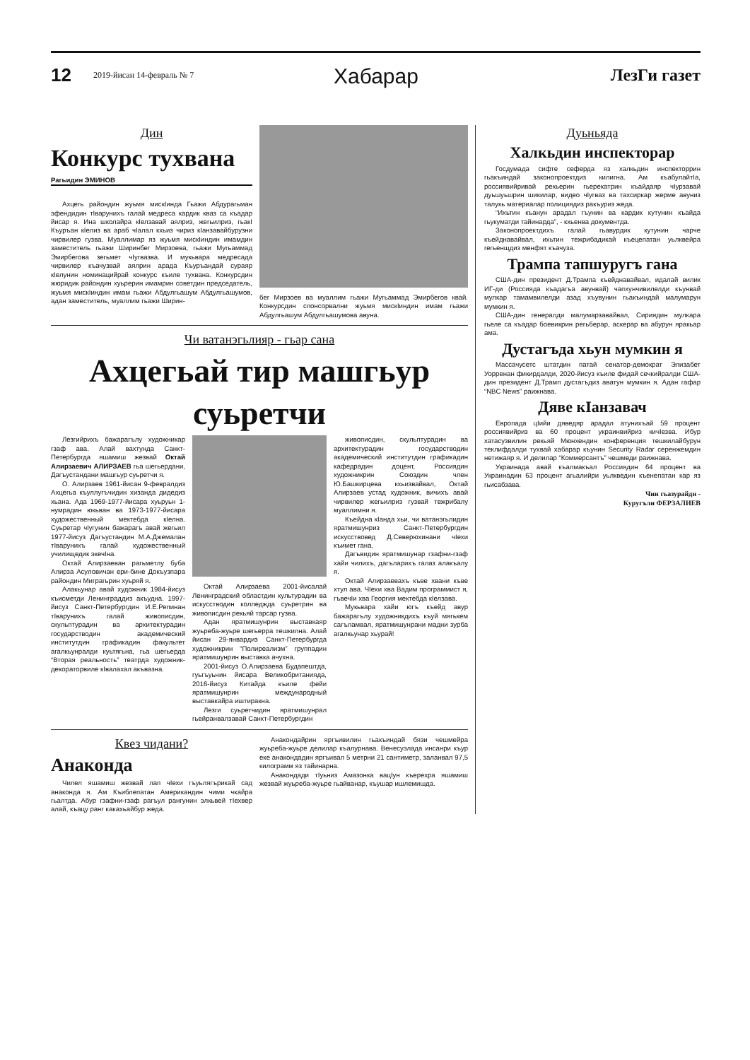12
2019-йисан 14-февраль № 7
Хабарар
ЛезГи газет
Дин
Конкурс тухвана
Рагьидин ЭМИНОВ
Ахцегь райондин жуьмя мискIинда Гьажи Абдурагьман эфендидин тIварунихъ галай медреса кардик кваз са къадар йисар я. Ина школайра кIелзавай аялриз, жегьилриз, гьакI Къуръан кIелиз ва араб чIалал кхьиз чириз кIанзавайбурузни чирвилер гузва. Муаллимар яз жуьмя мискIиндин имамдин заместитель гьажи Ширинбег Мирзоева, гьажи Мугьаммад Эмирбегова зегьмет чIугвазва. И мукьвара медресада чирвилер къачузвай аялрин арада Къуръандай сураяр кIелунин номинацийрай конкурс къиле тухвана. Конкурсдин жюридик райондин хуьрерин имамрин советдин председатель, жуьмя мискIиндин имам гьажи Абдулгьашум Абдулгьашумов, адан заместитель, муаллим гьажи Ширин-
бег Мирзоев ва муаллим гьажи Мугьаммад Эмирбегов квай. Конкурсдин спонсорвални жуьмя мискIиндин имам гьажи Абдулгьашум Абдулгьашумова авуна.
Чи ватанэгьлияр - гьар сана
Ахцегьай тир машгьур суьретчи
Лезгийрихъ бажарагълу художникар гзаф ава. Алай вахтунда Санкт-Петербургда яшамиш жезвай Октай Алирзаевич АЛИРЗАЕВ гьа шегьердани, Дагъустандани машгьур суьретчи я.
О. Алирзаев 1961-йисан 9-февралдиз Ахцегьа къуллугъчидин хизанда дидедиз хьана. Ада 1969-1977-йисара хуьруьн 1-нумрадин юкьван ва 1973-1977-йисара художественный мектебда кIелна. Суьретар чIугунин бажарагъ авай жегьил 1977-йисуз Дагъустандин М.А.Джемалан тIварунихъ галай художественный училищедик экечIна.
Октай Алирзаеван рагьметлу буба Алирза Асуловичан ери-бине Докъузпара райондин Миграгьрин хуьряй я.
Алакьунар авай художник 1984-йисуз къисметди Ленинграддиз акъудна. 1997-йисуз Санкт-Петербургдин И.Е.Репинан тIварунихъ галай живописдин, скульптурадин ва архитектурадин государстводин академический институтдин графикадин факультет агалкьунралди куьтягьна, гьа шегьерда “Вторая реальность” театрда художник-декораторвиле кIвалахал акъвазна.
Октай Алирзаева 2001-йисалай Ленинградский областдин культурадин ва искусстводин колледжда суьретрин ва живописдин рекьяй тарсар гузва.
Адан яратмишунрин выставкаяр жуьреба-жуьре шегьерра тешкилна. Алай йисан 29-январдиз Санкт-Петербургда художникрин “Полиреализм” группадин яратмишунрин выставка ачухна.
2001-йисуз О.Алирзаева Будапештда, гуьгъуьнин йисара Великобританияда, 2016-йисуз Китайда къиле фейи яратмишунрин международный выставкайра иштиракна.
Лезги суьретчидин яратмишунрал гьейранвалзавай Санкт-Петербургдин
живописдин, скульптурадин ва архитектурадин государстводин академический институтдин графикадин кафедрадин доцент, Россиядин художникрин Союздин член Ю.Башкирцева кхьизвайвал, Октай Алирзаев устад художник, вичихъ авай чирвилер жегьилриз гузвай тежрибалу муаллимни я.
Къейдна кIанда хьи, чи ватанэгьлидин яратмишунриз Санкт-Петербургдин искусствовед Д.Северюхинани чIехи къимет гана.
Дагъвидин яратмишунар гзафни-гзаф хайи чилихъ, дагъларихъ галаз алакъалу я.
Октай Алирзаевахъ къве хвани къве хтул ава. ЧIехи хва Вадим программист я, гъвечIи хва Георгия мектебда кIелзава.
Мукьвара хайи югъ къейд авур бажарагълу художникдихъ къуй мягькем сагъламвал, яратмишунрани мадни зурба агалкьунар хьурай!
Квез чидани?
Анаконда
Чилел яшамиш жезвай лап чIехи гъуьлягърикай сад анаконда я. Ам Къиблепатан Американдин чими чкайра гьалтда. Абур гзафни-гзаф рагъул рангунин элкьвей тIехвер алай, къацу ранг какахьайбур жеда.
Анакондайрин яргъивилин гьакъиндай бязи чешмейра жуьреба-жуьре делилар къалурнава. Венесуэлада инсанри къур еке анакондадин яргъивал 5 метрни 21 сантиметр, залан­вал 97,5 килограмм яз тайинарна.
Анакондади тIуьниз Амазонка вацIун къерехра яшамиш жезвай жуьреба-жуьре гьайванар, къушар ишлемишда.
Дуьньяда
Халкьдин инспекторар
Госдумада сифте сеферда яз халкьдин инспекторрин гьакъиндай законопроектдиз килигна. Ам къабулайтIа, россиявийривай рекьерин гьерекатрин къайдаяр чIурзавай дуьшуьшрин шикилар, видео чIугваз ва тахсиркар жерме авуниз талукь материалар полициядиз ракъуриз жеда.
“Ихьтин къанун арадал гъунин ва кардик кутунин къайда гьукуматди тайинарда”, - кхьенва документда.
Законопроектдихъ галай гьавурдик кутунин чарче къейднавайвал, ихьтин тежрибадикай къецепатан уьлквейра гегьенщдиз менфят къачуза.
Трампа тапшуругъ гана
США-дин президент Д.Трампа къейднавайвал, идалай вилик ИГ-ди (Россияда къадагъа авунвай) чапхунчивилелди къунвай мулкар тамамвилелди азад хъувунин гьакъиндай малумарун мумкин я.
США-дин генералди малумарзавайвал, Сириядин мулкара гьеле са къадар боевикрин регьберар, аскерар ва абурун яракьар ама.
Дустагъда хьун мумкин я
Массачусетс штатдин патай сенатор-демократ Элизабет Уорренан фикирдалди, 2020-йисуз къиле фидай сечкийралди США-дин президент Д.Трамп дустагъдиз аватун мумкин я. Адан гафар “NBC News” раижнава.
Дяве кIанзавач
Европада цIийи дяведяр арадал атунихъай 59 процент россиявийриз ва 60 процент украинвийриз кичIезва. Ибур хатасузвилин рекьяй Мюнхендин конференция тешкилайбурун теклифдалди тухвай хабарар къунин Security Radar серенжемдин нетижаяр я. И делилар “Коммерсантъ” чешмеди раижнава.
Украинада авай къалмакъал Россиядин 64 процент ва Украинадин 63 процент агьалийри уьлкведин къенепатан кар яз гьисабзава.
Чин гьазурайди -
Куругъли ФЕРЗАЛИЕВ